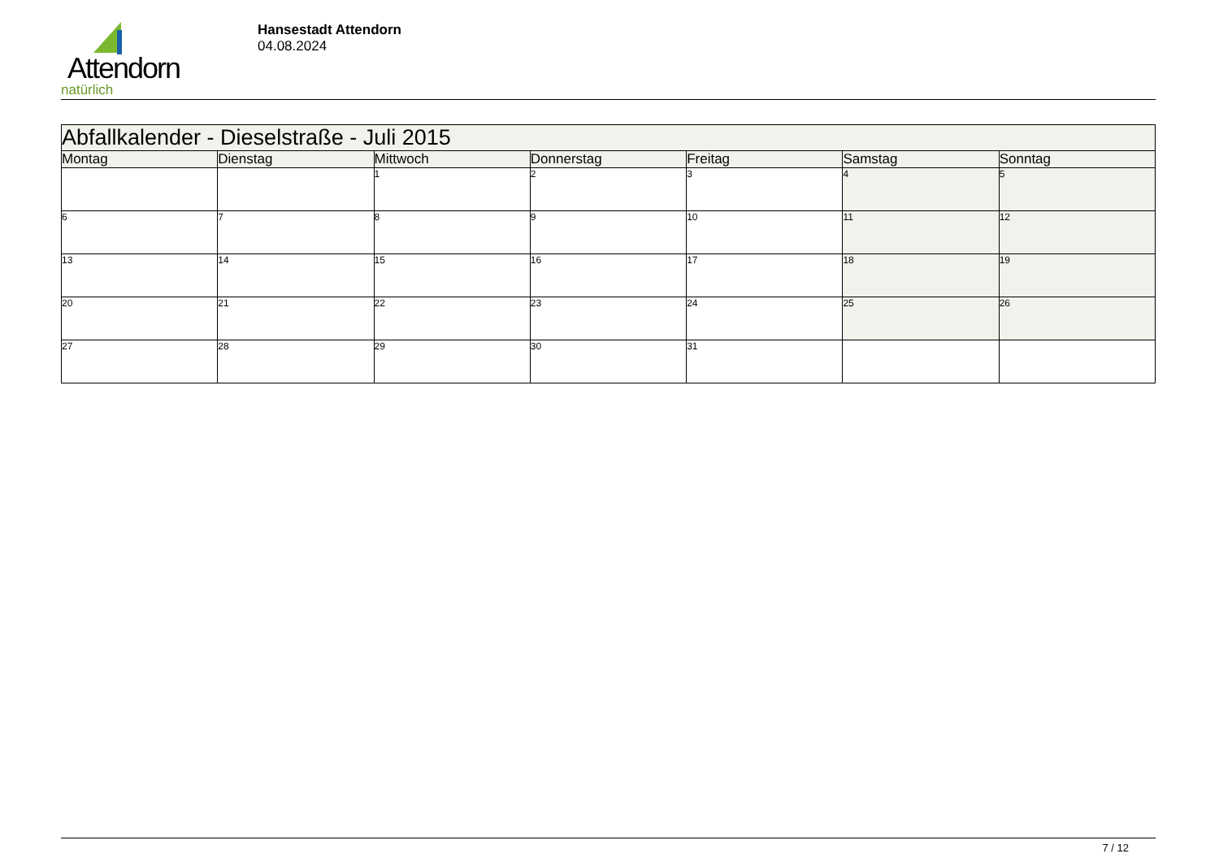Attendorn
natürlich
Hansestadt Attendorn
04.08.2024
| Abfallkalender - Dieselstraße - Juli 2015 | | | | | | |
| --- | --- | --- | --- | --- | --- | --- |
| Montag | Dienstag | Mittwoch | Donnerstag | Freitag | Samstag | Sonntag |
| | | 1 | 2 | 3 | 4 | 5 |
| 6 | 7 | 8 | 9 | 10 | 11 | 12 |
| 13 | 14 | 15 | 16 | 17 | 18 | 19 |
| 20 | 21 | 22 | 23 | 24 | 25 | 26 |
| 27 | 28 | 29 | 30 | 31 | | |
7 / 12